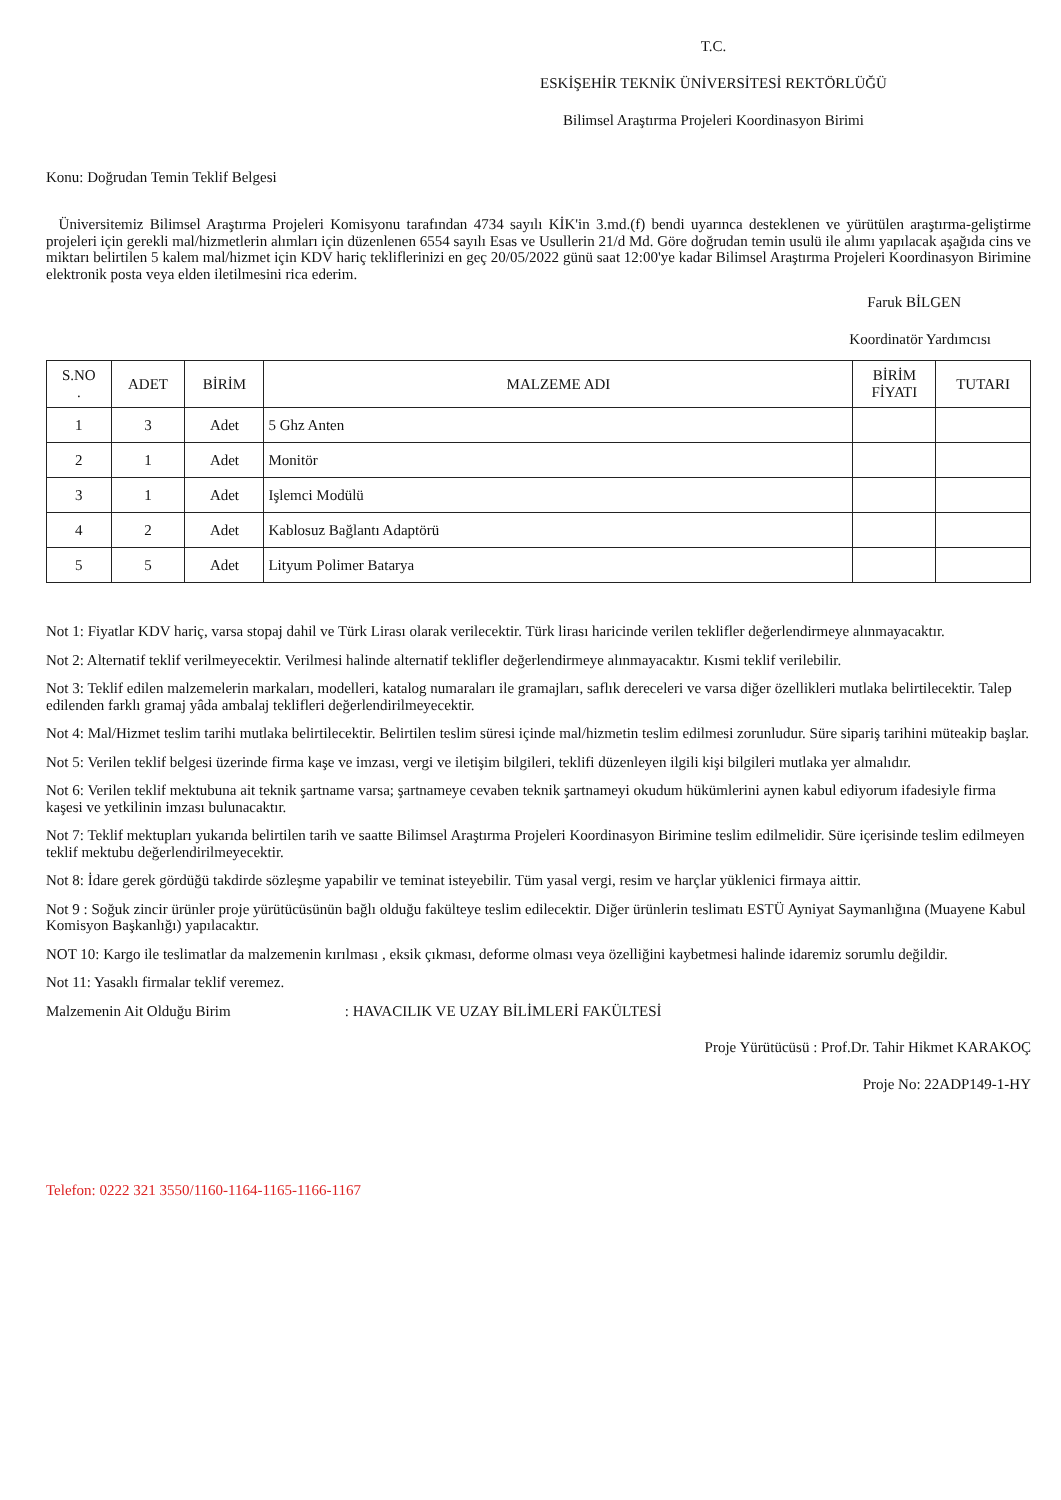T.C.
ESKİŞEHİR TEKNİK ÜNİVERSİTESİ REKTÖRLÜĞÜ
Bilimsel Araştırma Projeleri Koordinasyon Birimi
Konu: Doğrudan Temin Teklif Belgesi
Üniversitemiz Bilimsel Araştırma Projeleri Komisyonu tarafından 4734 sayılı KİK'in 3.md.(f) bendi uyarınca desteklenen ve yürütülen araştırma-geliştirme projeleri için gerekli mal/hizmetlerin alımları için düzenlenen 6554 sayılı Esas ve Usullerin 21/d Md. Göre doğrudan temin usulü ile alımı yapılacak aşağıda cins ve miktarı belirtilen 5 kalem mal/hizmet için KDV hariç tekliflerinizi en geç 20/05/2022 günü saat 12:00'ye kadar Bilimsel Araştırma Projeleri Koordinasyon Birimine elektronik posta veya elden iletilmesini rica ederim.
Faruk BİLGEN
Koordinatör Yardımcısı
| S.NO . | ADET | BİRİM | MALZEME ADI | BİRİM FİYATI | TUTARI |
| --- | --- | --- | --- | --- | --- |
| 1 | 3 | Adet | 5 Ghz Anten | | |
| 2 | 1 | Adet | Monitör | | |
| 3 | 1 | Adet | Işlemci Modülü | | |
| 4 | 2 | Adet | Kablosuz Bağlantı Adaptörü | | |
| 5 | 5 | Adet | Lityum Polimer Batarya | | |
Not 1: Fiyatlar KDV hariç, varsa stopaj dahil ve Türk Lirası olarak verilecektir. Türk lirası haricinde verilen teklifler değerlendirmeye alınmayacaktır.
Not 2: Alternatif teklif verilmeyecektir. Verilmesi halinde alternatif teklifler değerlendirmeye alınmayacaktır. Kısmi teklif verilebilir.
Not 3: Teklif edilen malzemelerin markaları, modelleri, katalog numaraları ile gramajları, saflık dereceleri ve varsa diğer özellikleri mutlaka belirtilecektir. Talep edilenden farklı gramaj yâda ambalaj teklifleri değerlendirilmeyecektir.
Not 4: Mal/Hizmet teslim tarihi mutlaka belirtilecektir. Belirtilen teslim süresi içinde mal/hizmetin teslim edilmesi zorunludur. Süre sipariş tarihini müteakip başlar.
Not 5: Verilen teklif belgesi üzerinde firma kaşe ve imzası, vergi ve iletişim bilgileri, teklifi düzenleyen ilgili kişi bilgileri mutlaka yer almalıdır.
Not 6: Verilen teklif mektubuna ait teknik şartname varsa; şartnameye cevaben teknik şartnameyi okudum hükümlerini aynen kabul ediyorum ifadesiyle firma kaşesi ve yetkilinin imzası bulunacaktır.
Not 7: Teklif mektupları yukarıda belirtilen tarih ve saatte Bilimsel Araştırma Projeleri Koordinasyon Birimine teslim edilmelidir. Süre içerisinde teslim edilmeyen teklif mektubu değerlendirilmeyecektir.
Not 8: İdare gerek gördüğü takdirde sözleşme yapabilir ve teminat isteyebilir. Tüm yasal vergi, resim ve harçlar yüklenici firmaya aittir.
Not 9 : Soğuk zincir ürünler proje yürütücüsünün bağlı olduğu fakülteye teslim edilecektir. Diğer ürünlerin teslimatı ESTÜ Ayniyat Saymanlığına (Muayene Kabul Komisyon Başkanlığı) yapılacaktır.
NOT 10: Kargo ile teslimatlar da malzemenin kırılması , eksik çıkması, deforme olması veya özelliğini kaybetmesi halinde idaremiz sorumlu değildir.
Not 11: Yasaklı firmalar teklif veremez.
Malzemenin Ait Olduğu Birim : HAVACILIK VE UZAY BİLİMLERİ FAKÜLTESİ
Proje Yürütücüsü : Prof.Dr. Tahir Hikmet KARAKOÇ
Proje No: 22ADP149-1-HY
Telefon: 0222 321 3550/1160-1164-1165-1166-1167